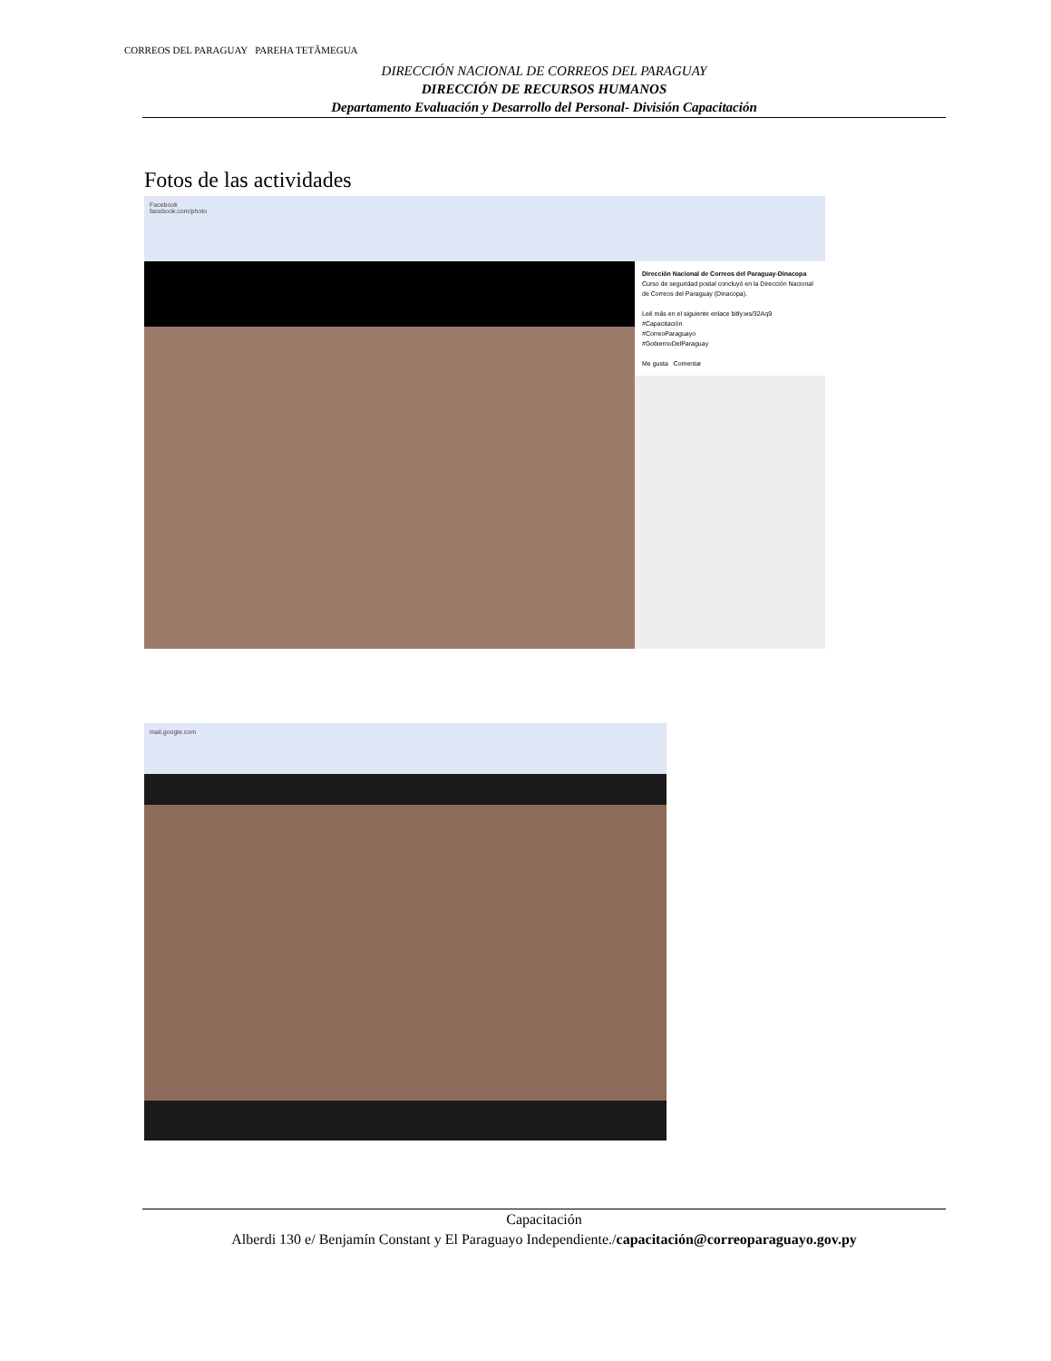CORREOS DEL PARAGUAY PAREHA TETÃMEGUA
DIRECCIÓN NACIONAL DE CORREOS DEL PARAGUAY
DIRECCIÓN DE RECURSOS HUMANOS
Departamento Evaluación y Desarrollo del Personal- División Capacitación
Fotos de las actividades
Facebook
facebook.com/photo
Dirección Nacional de Correos del Paraguay-Dinacopa
Curso de seguridad postal concluyó en la Dirección Nacional de Correos del Paraguay (Dinacopa).
Leé más en el siguiente enlace bitly.ws/32Aq9
#Capacitación
#CorreoParaguayo
#GobiernoDelParaguay
Me gusta Comentar
mail.google.com
Capacitación
Alberdi 130 e/ Benjamín Constant y El Paraguayo Independiente./capacitación@correoparaguayo.gov.py